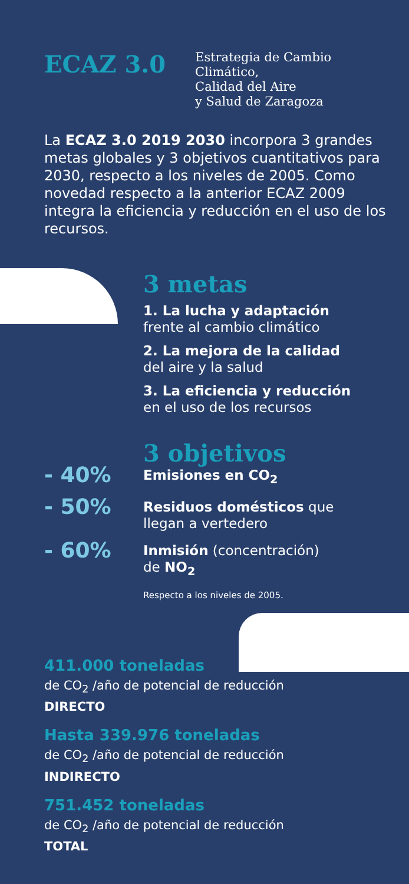ECAZ 3.0
Estrategia de Cambio
Climático,
Calidad del Aire
y Salud de Zaragoza
La ECAZ 3.0 2019 2030 incorpora 3 grandes metas globales y 3 objetivos cuantitativos para 2030, respecto a los niveles de 2005. Como novedad respecto a la anterior ECAZ 2009 integra la eficiencia y reducción en el uso de los recursos.
3 metas
1. La lucha y adaptación
frente al cambio climático
2. La mejora de la calidad
del aire y la salud
3. La eficiencia y reducción
en el uso de los recursos
3 objetivos
- 40%
Emisiones en CO<sub>2</sub>
- 50%
Residuos domésticos que
llegan a vertedero
- 60%
Inmisión (concentración)
de NO<sub>2</sub>
Respecto a los niveles de 2005.
411.000 toneladas
de CO<sub>2</sub> /año de potencial de reducción
DIRECTO
Hasta 339.976 toneladas
de CO<sub>2</sub> /año de potencial de reducción
INDIRECTO
751.452 toneladas
de CO<sub>2</sub> /año de potencial de reducción
TOTAL